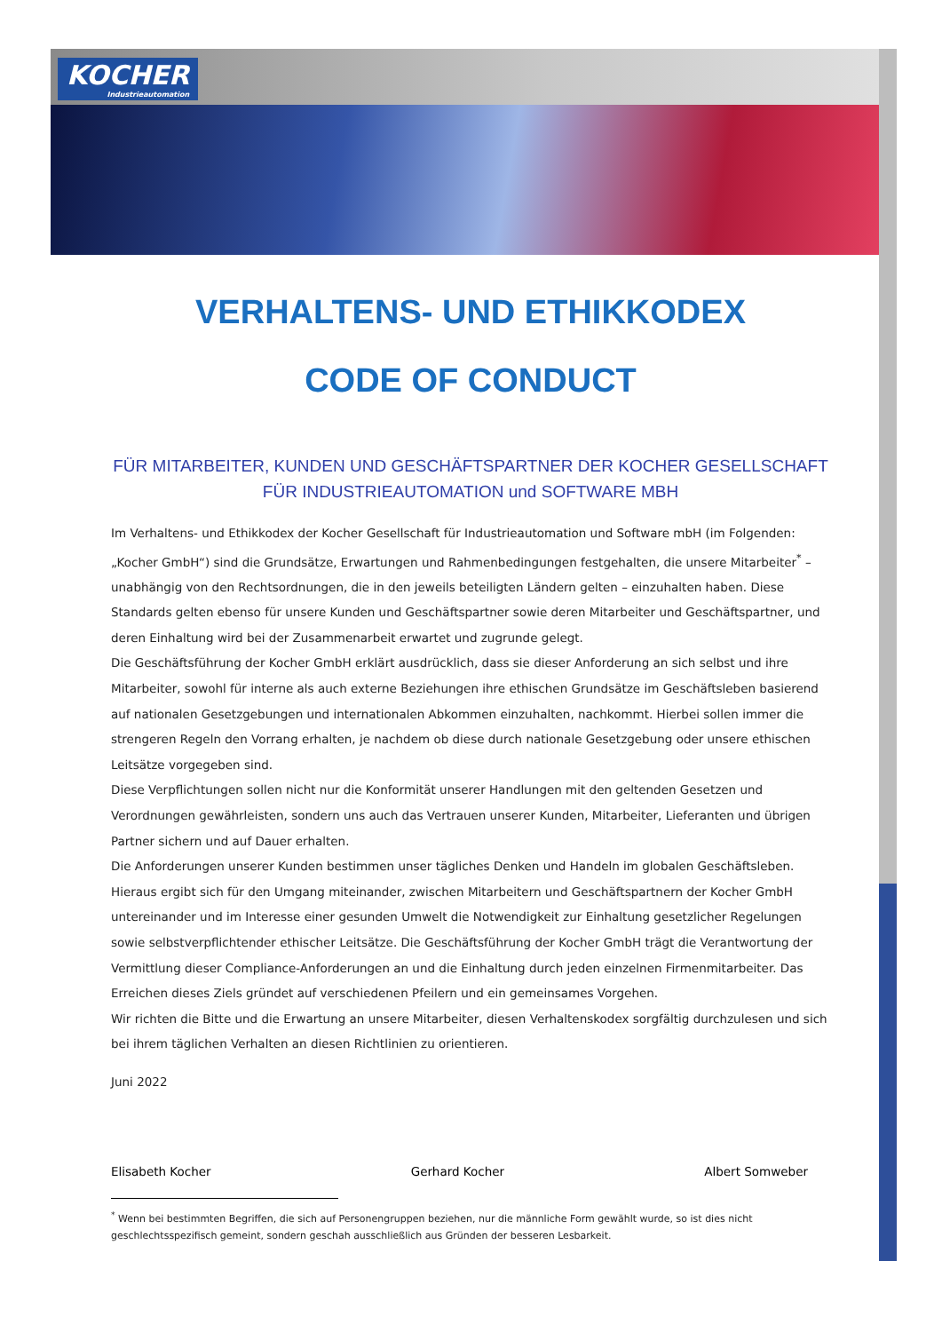KOCHER
Industrieautomation
VERHALTENS- UND ETHIKKODEX
CODE OF CONDUCT
FÜR MITARBEITER, KUNDEN UND GESCHÄFTSPARTNER DER KOCHER GESELLSCHAFT FÜR INDUSTRIEAUTOMATION und SOFTWARE MBH
Im Verhaltens- und Ethikkodex der Kocher Gesellschaft für Industrieautomation und Software mbH (im Folgenden: „Kocher GmbH“) sind die Grundsätze, Erwartungen und Rahmenbedingungen festgehalten, die unsere Mitarbeiter<sup>*</sup> – unabhängig von den Rechtsordnungen, die in den jeweils beteiligten Ländern gelten – einzuhalten haben. Diese Standards gelten ebenso für unsere Kunden und Geschäftspartner sowie deren Mitarbeiter und Geschäftspartner, und deren Einhaltung wird bei der Zusammenarbeit erwartet und zugrunde gelegt.
Die Geschäftsführung der Kocher GmbH erklärt ausdrücklich, dass sie dieser Anforderung an sich selbst und ihre Mitarbeiter, sowohl für interne als auch externe Beziehungen ihre ethischen Grundsätze im Geschäftsleben basierend auf nationalen Gesetzgebungen und internationalen Abkommen einzuhalten, nachkommt. Hierbei sollen immer die strengeren Regeln den Vorrang erhalten, je nachdem ob diese durch nationale Gesetzgebung oder unsere ethischen Leitsätze vorgegeben sind.
Diese Verpflichtungen sollen nicht nur die Konformität unserer Handlungen mit den geltenden Gesetzen und Verordnungen gewährleisten, sondern uns auch das Vertrauen unserer Kunden, Mitarbeiter, Lieferanten und übrigen Partner sichern und auf Dauer erhalten.
Die Anforderungen unserer Kunden bestimmen unser tägliches Denken und Handeln im globalen Geschäftsleben. Hieraus ergibt sich für den Umgang miteinander, zwischen Mitarbeitern und Geschäftspartnern der Kocher GmbH untereinander und im Interesse einer gesunden Umwelt die Notwendigkeit zur Einhaltung gesetzlicher Regelungen sowie selbstverpflichtender ethischer Leitsätze. Die Geschäftsführung der Kocher GmbH trägt die Verantwortung der Vermittlung dieser Compliance-Anforderungen an und die Einhaltung durch jeden einzelnen Firmenmitarbeiter. Das Erreichen dieses Ziels gründet auf verschiedenen Pfeilern und ein gemeinsames Vorgehen.
Wir richten die Bitte und die Erwartung an unsere Mitarbeiter, diesen Verhaltenskodex sorgfältig durchzulesen und sich bei ihrem täglichen Verhalten an diesen Richtlinien zu orientieren.
Juni 2022
Elisabeth Kocher Gerhard Kocher Albert Somweber
<sup>*</sup> Wenn bei bestimmten Begriffen, die sich auf Personengruppen beziehen, nur die männliche Form gewählt wurde, so ist dies nicht geschlechtsspezifisch gemeint, sondern geschah ausschließlich aus Gründen der besseren Lesbarkeit.